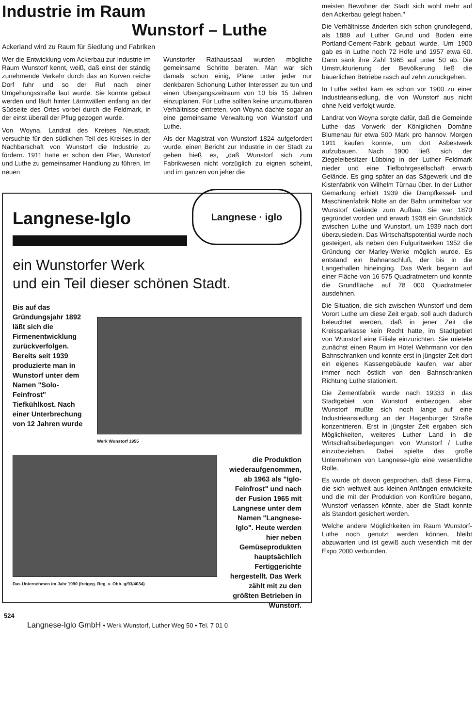Industrie im Raum
Wunstorf – Luthe
Ackerland wird zu Raum für Siedlung und Fabriken
Wer die Entwicklung vom Ackerbau zur Industrie im Raum Wunstorf kennt, weiß, daß einst der ständig zunehmende Verkehr durch das an Kurven reiche Dorf fuhr und so der Ruf nach einer Umgehungsstraße laut wurde. Sie konnte gebaut werden und läuft hinter Lärmwällen entlang an der Südseite des Ortes vorbei durch die Feldmark, in der einst überall der Pflug gezogen wurde.
Von Woyna, Landrat des Kreises Neustadt, versuchte für den südlichen Teil des Kreises in der Nachbarschaft von Wunstorf die Industrie zu fördern. 1911 hatte er schon den Plan, Wunstorf und Luthe zu gemeinsamer Handlung zu führen. Im neuen
Wunstorfer Rathaussaal wurden mögliche gemeinsame Schritte beraten. Man war sich damals schon einig, Pläne unter jeder nur denkbaren Schonung Luther Interessen zu tun und einen Übergangszeitraum von 10 bis 15 Jahren einzuplanen. Für Luthe sollten keine unzumutbaren Verhältnisse eintreten, von Woyna dachte sogar an eine gemeinsame Verwaltung von Wunstorf und Luthe.
Als der Magistrat von Wunstorf 1824 aufgefordert wurde, einen Bericht zur Industrie in der Stadt zu geben hieß es, „daß Wunstorf sich zum Fabrikwesen nicht vorzüglich zu eignen scheint, und im ganzen von jeher die
Langnese-Iglo
Langnese · iglo
ein Wunstorfer Werk
und ein Teil dieser schönen Stadt.
Bis auf das Gründungsjahr 1892 läßt sich die Firmenentwicklung zurückverfolgen. Bereits seit 1939 produzierte man in Wunstorf unter dem Namen "Solo-Feinfrost" Tiefkühlkost. Nach einer Unterbrechung von 12 Jahren wurde
Werk Wunstorf 1955
Das Unternehmen im Jahr 1990 (freigeg. Reg. v. Obb. g/93/4034)
die Produktion wiederaufgenommen, ab 1963 als "Iglo-Feinfrost" und nach der Fusion 1965 mit Langnese unter dem Namen "Langnese-Iglo". Heute werden hier neben Gemüseprodukten hauptsächlich Fertiggerichte hergestellt. Das Werk zählt mit zu den größten Betrieben in Wunstorf.
Langnese-Iglo GmbH • Werk Wunstorf, Luther Weg 50 • Tel. 7 01 0
524
meisten Bewohner der Stadt sich wohl mehr auf den Ackerbau gelegt haben."
Die Verhältnisse änderten sich schon grundlegend, als 1889 auf Luther Grund und Boden eine Portland-Cement-Fabrik gebaut wurde. Um 1900 gab es in Luthe noch 72 Höfe und 1957 etwa 60. Dann sank ihre Zahl 1965 auf unter 50 ab. Die Umstrukturierung der Bevölkerung ließ die bäuerlichen Betriebe rasch auf zehn zurückgehen.
In Luthe selbst kam es schon vor 1900 zu einer Industrieansiedlung, die von Wunstorf aus nicht ohne Neid verfolgt wurde.
Landrat von Woyna sorgte dafür, daß die Gemeinde Luthe das Vorwerk der Königlichen Domäne Blumenau für etwa 500 Mark pro hannov. Morgen 1911 kaufen konnte, um dort Asbestwerk aufzubauen. Nach 1900 ließ sich der Ziegeleibesitzer Lübbing in der Luther Feldmark nieder und eine Tiefbohrgesellschaft erwarb Gelände. Es ging später an das Sägewerk und die Kistenfabrik von Wilhelm Türnau über. In der Luther Gemarkung erhielt 1939 die Dampfkessel- und Maschinenfabrik Nolte an der Bahn unmittelbar vor Wunstorf Gelände zum Aufbau. Sie war 1870 gegründet worden und erwarb 1938 ein Grundstück zwischen Luthe und Wunstorf, um 1939 nach dort überzusiedeln. Das Wirtschaftspotential wurde noch gesteigert, als neben den Fulguritwerken 1952 die Gründung der Marley-Werke möglich wurde. Es entstand ein Bahnanschluß, der bis in die Langerhallen hineinging. Das Werk begann auf einer Fläche von 16 575 Quadratmetern und konnte die Grundfläche auf 78 000 Quadratmeter ausdehnen.
Die Situation, die sich zwischen Wunstorf und dem Vorort Luthe um diese Zeit ergab, soll auch dadurch beleuchtet werden, daß in jener Zeit die Kreissparkasse kein Recht hatte, im Stadtgebiet von Wunstorf eine Filiale einzurichten. Sie mietete zunächst einen Raum im Hotel Wehrmann vor den Bahnschranken und konnte erst in jüngster Zeit dort ein eigenes Kassengebäude kaufen, war aber immer noch östlich von den Bahnschranken Richtung Luthe stationiert.
Die Zementfabrik wurde nach 19333 in das Stadtgebiet von Wunstorf einbezogen, aber Wunstorf mußte sich noch lange auf eine Industrieansiedlung an der Hagenburger Straße konzentrieren. Erst in jüngster Zeit ergaben sich Möglichkeiten, weiteres Luther Land in die Wirtschaftsüberlegungen von Wunstorf / Luthe einzubeziehen. Dabei spielte das große Unternehmen von Langnese-Iglo eine wesentliche Rolle.
Es wurde oft davon gesprochen, daß diese Firma, die sich weltweit aus kleinen Anfängen entwickelte und die mit der Produktion von Konfitüre begann, Wunstorf verlassen könnte, aber die Stadt konnte als Standort gesichert werden.
Welche andere Möglichkeiten im Raum Wunstorf-Luthe noch genutzt werden können, bleibt abzuwarten und ist gewiß auch wesentlich mit der Expo 2000 verbunden.